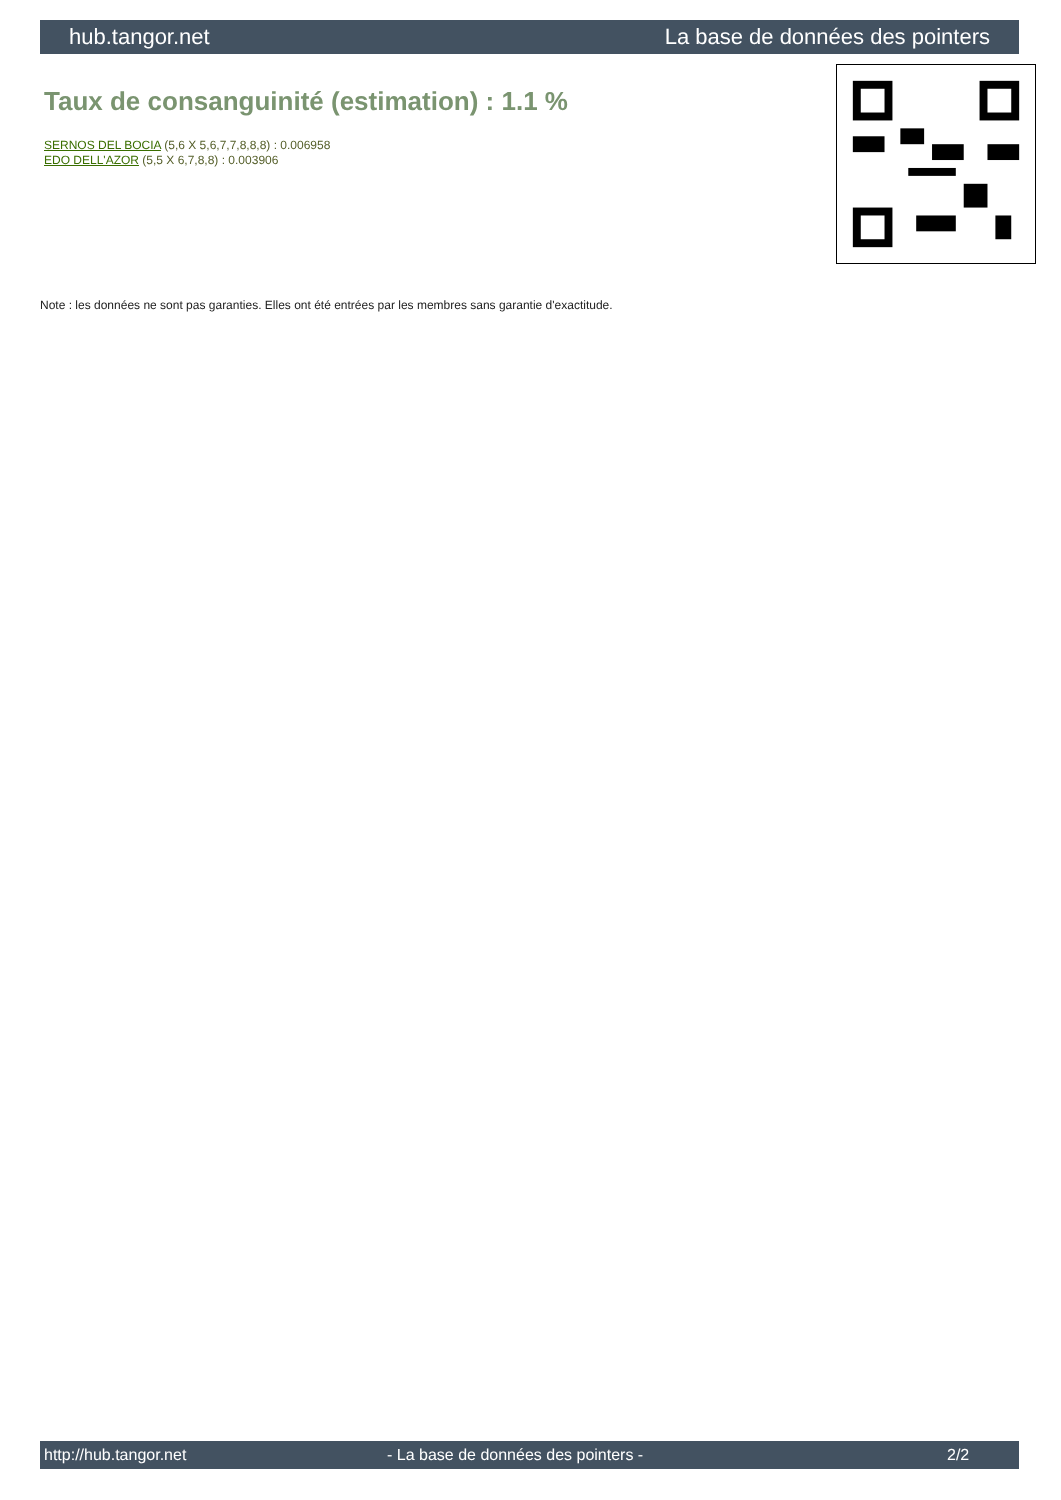hub.tangor.net La base de données des pointers
Taux de consanguinité (estimation) : 1.1 %
SERNOS DEL BOCIA (5,6 X 5,6,7,7,8,8,8) : 0.006958
EDO DELL'AZOR (5,5 X 6,7,8,8) : 0.003906
Note : les données ne sont pas garanties. Elles ont été entrées par les membres sans garantie d'exactitude.
http://hub.tangor.net - La base de données des pointers - 2/2